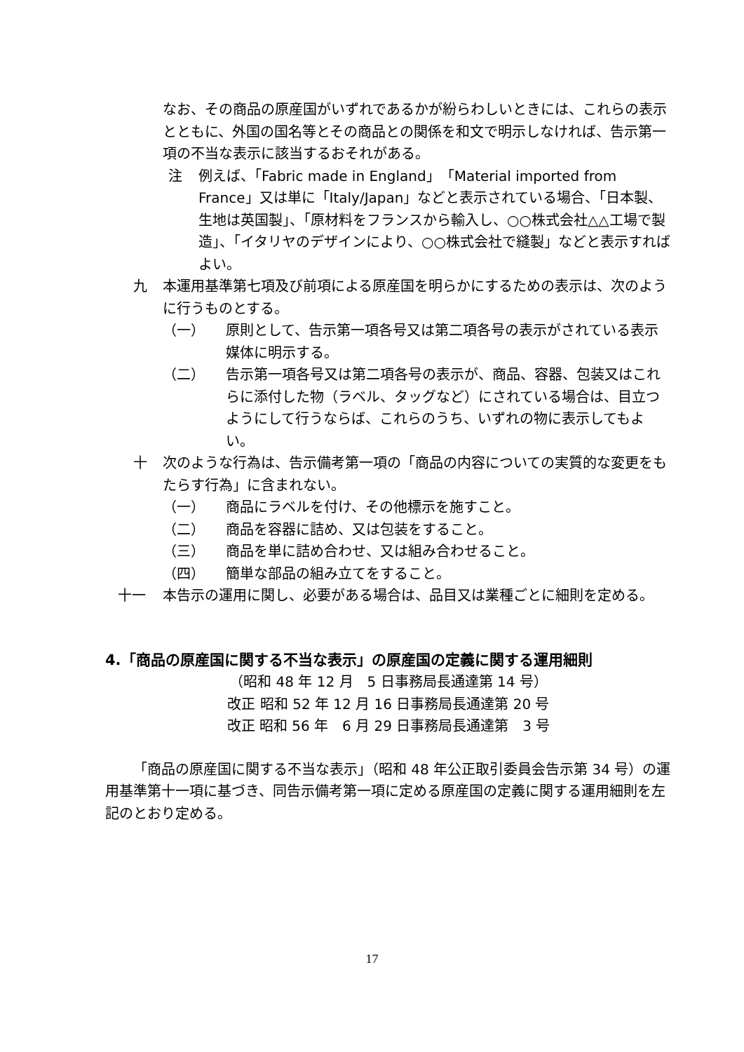なお、その商品の原産国がいずれであるかが紛らわしいときには、これらの表示とともに、外国の国名等とその商品との関係を和文で明示しなければ、告示第一項の不当な表示に該当するおそれがある。
注 例えば、「Fabric made in England」「Material imported from France」又は単に「Italy/Japan」などと表示されている場合、「日本製、生地は英国製」、「原材料をフランスから輸入し、○○株式会社△△工場で製造」、「イタリヤのデザインにより、○○株式会社で縫製」などと表示すればよい。
九 本運用基準第七項及び前項による原産国を明らかにするための表示は、次のように行うものとする。
（一） 原則として、告示第一項各号又は第二項各号の表示がされている表示媒体に明示する。
（二） 告示第一項各号又は第二項各号の表示が、商品、容器、包装又はこれらに添付した物（ラベル、タッグなど）にされている場合は、目立つようにして行うならば、これらのうち、いずれの物に表示してもよい。
十 次のような行為は、告示備考第一項の「商品の内容についての実質的な変更をもたらす行為」に含まれない。
（一） 商品にラベルを付け、その他標示を施すこと。
（二） 商品を容器に詰め、又は包装をすること。
（三） 商品を単に詰め合わせ、又は組み合わせること。
（四） 簡単な部品の組み立てをすること。
十一 本告示の運用に関し、必要がある場合は、品目又は業種ごとに細則を定める。
4.「商品の原産国に関する不当な表示」の原産国の定義に関する運用細則
（昭和 48 年 12 月　5 日事務局長通達第 14 号）
改正 昭和 52 年 12 月 16 日事務局長通達第 20 号
改正 昭和 56 年　6 月 29 日事務局長通達第　3 号
「商品の原産国に関する不当な表示」（昭和 48 年公正取引委員会告示第 34 号）の運用基準第十一項に基づき、同告示備考第一項に定める原産国の定義に関する運用細則を左記のとおり定める。
17